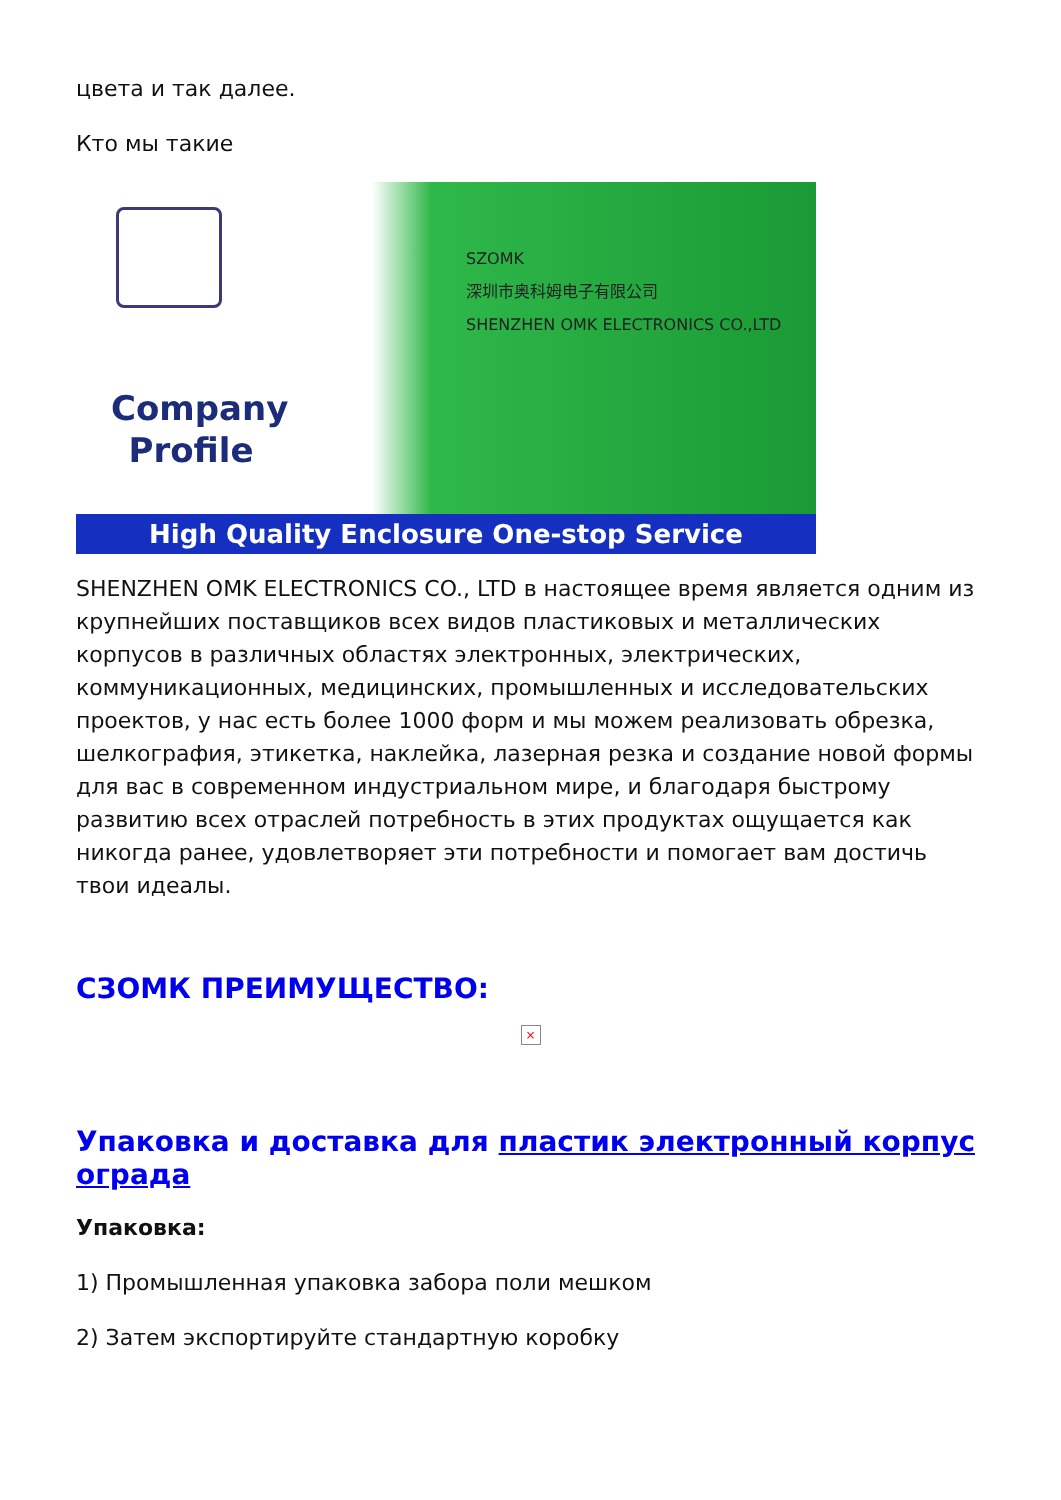цвета и так далее.
Кто мы такие
Company Profile
SZOMK
深圳市奥科姆电子有限公司
SHENZHEN OMK ELECTRONICS CO.,LTD
High Quality Enclosure One-stop Service
SHENZHEN OMK ELECTRONICS CO., LTD в настоящее время является одним из крупнейших поставщиков всех видов пластиковых и металлических корпусов в различных областях электронных, электрических, коммуникационных, медицинских, промышленных и исследовательских проектов, у нас есть более 1000 форм и мы можем реализовать обрезка, шелкография, этикетка, наклейка, лазерная резка и создание новой формы для вас в современном индустриальном мире, и благодаря быстрому развитию всех отраслей потребность в этих продуктах ощущается как никогда ранее, удовлетворяет эти потребности и помогает вам достичь твои идеалы.
СЗОМК ПРЕИМУЩЕСТВО:
×
Упаковка и доставка для пластик электронный корпус ограда
Упаковка:
1) Промышленная упаковка забора поли мешком
2) Затем экспортируйте стандартную коробку